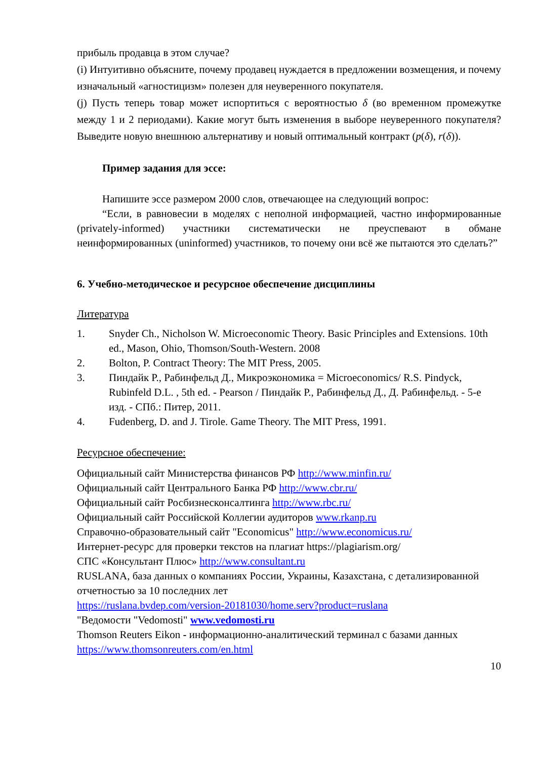прибыль продавца в этом случае?
(i) Интуитивно объясните, почему продавец нуждается в предложении возмещения, и почему изначальный «агностицизм» полезен для неуверенного покупателя.
(j) Пусть теперь товар может испортиться с вероятностью δ (во временном промежутке между 1 и 2 периодами). Какие могут быть изменения в выборе неуверенного покупателя? Выведите новую внешнюю альтернативу и новый оптимальный контракт (p(δ), r(δ)).
Пример задания для эссе:
Напишите эссе размером 2000 слов, отвечающее на следующий вопрос:
“Если, в равновесии в моделях с неполной информацией, частно информированные (privately-informed) участники систематически не преуспевают в обмане неинформированных (uninformed) участников, то почему они всё же пытаются это сделать?”
6. Учебно-методическое и ресурсное обеспечение дисциплины
Литература
1. Snyder Ch., Nicholson W. Microeconomic Theory. Basic Principles and Extensions. 10th ed., Mason, Ohio, Thomson/South-Western. 2008
2. Bolton, P. Contract Theory: The MIT Press, 2005.
3. Пиндайк Р., Рабинфельд Д., Микроэкономика = Microeconomics/ R.S. Pindyck, Rubinfeld D.L. , 5th ed. - Pearson / Пиндайк Р., Рабинфельд Д., Д. Рабинфельд. - 5-е изд. - СПб.: Питер, 2011.
4. Fudenberg, D. and J. Tirole. Game Theory. The MIT Press, 1991.
Ресурсное обеспечение:
Официальный сайт Министерства финансов РФ http://www.minfin.ru/
Официальный сайт Центрального Банка РФ http://www.cbr.ru/
Официальный сайт Росбизнесконсалтинга http://www.rbc.ru/
Официальный сайт Российской Коллегии аудиторов www.rkanp.ru
Справочно-образовательный сайт "Economicus" http://www.economicus.ru/
Интернет-ресурс для проверки текстов на плагиат https://plagiarism.org/
СПС «Консультант Плюс» http://www.consultant.ru
RUSLANA, база данных о компаниях России, Украины, Казахстана, с детализированной отчетностью за 10 последних лет
https://ruslana.bvdep.com/version-20181030/home.serv?product=ruslana
"Ведомости "Vedomosti" www.vedomosti.ru
Thomson Reuters Eikon - информационно-аналитический терминал с базами данных https://www.thomsonreuters.com/en.html
10